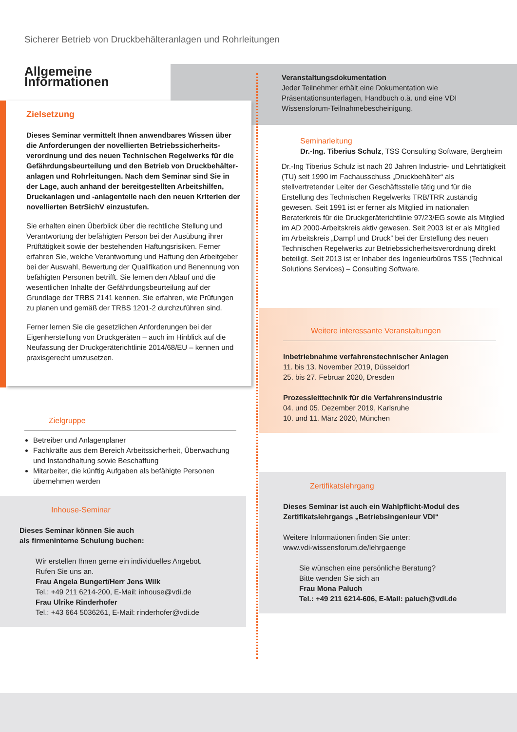Sicherer Betrieb von Druckbehälteranlagen und Rohrleitungen
Allgemeine Informationen
Zielsetzung
Dieses Seminar vermittelt Ihnen anwendbares Wissen über die Anforderungen der novellierten Betriebssicherheits-verordnung und des neuen Technischen Regelwerks für die Gefährdungsbeurteilung und den Betrieb von Druckbehälter-anlagen und Rohrleitungen. Nach dem Seminar sind Sie in der Lage, auch anhand der bereitgestellten Arbeitshilfen, Druckanlagen und -anlagenteile nach den neuen Kriterien der novellierten BetrSichV einzustufen.
Sie erhalten einen Überblick über die rechtliche Stellung und Verantwortung der befähigten Person bei der Ausübung ihrer Prüftätigkeit sowie der bestehenden Haftungsrisiken. Ferner erfahren Sie, welche Verantwortung und Haftung den Arbeitgeber bei der Auswahl, Bewertung der Qualifikation und Benennung von befähigten Personen betrifft. Sie lernen den Ablauf und die wesentlichen Inhalte der Gefährdungsbeurteilung auf der Grundlage der TRBS 2141 kennen. Sie erfahren, wie Prüfungen zu planen und gemäß der TRBS 1201-2 durchzuführen sind.
Ferner lernen Sie die gesetzlichen Anforderungen bei der Eigenherstellung von Druckgeräten – auch im Hinblick auf die Neufassung der Druckgeräterichtlinie 2014/68/EU – kennen und praxisgerecht umzusetzen.
Zielgruppe
Betreiber und Anlagenplaner
Fachkräfte aus dem Bereich Arbeitssicherheit, Überwachung und Instandhaltung sowie Beschaffung
Mitarbeiter, die künftig Aufgaben als befähigte Personen übernehmen werden
Inhouse-Seminar
Dieses Seminar können Sie auch
als firmeninterne Schulung buchen:
Wir erstellen Ihnen gerne ein individuelles Angebot.
Rufen Sie uns an.
Frau Angela Bungert/Herr Jens Wilk
Tel.: +49 211 6214-200, E-Mail: inhouse@vdi.de
Frau Ulrike Rinderhofer
Tel.: +43 664 5036261, E-Mail: rinderhofer@vdi.de
Veranstaltungsdokumentation
Jeder Teilnehmer erhält eine Dokumentation wie Präsentationsunterlagen, Handbuch o.ä. und eine VDI Wissensforum-Teilnahmebescheinigung.
Seminarleitung
Dr.-Ing. Tiberius Schulz, TSS Consulting Software, Bergheim
Dr.-Ing Tiberius Schulz ist nach 20 Jahren Industrie- und Lehrtätigkeit (TU) seit 1990 im Fachausschuss „Druckbehälter“ als stellvertretender Leiter der Geschäftsstelle tätig und für die Erstellung des Technischen Regelwerks TRB/TRR zuständig gewesen. Seit 1991 ist er ferner als Mitglied im nationalen Beraterkreis für die Druckgeräterichtlinie 97/23/EG sowie als Mitglied im AD 2000-Arbeitskreis aktiv gewesen. Seit 2003 ist er als Mitglied im Arbeitskreis „Dampf und Druck“ bei der Erstellung des neuen Technischen Regelwerks zur Betriebssicherheitsverordnung direkt beteiligt. Seit 2013 ist er Inhaber des Ingenieurbüros TSS (Technical Solutions Services) – Consulting Software.
Weitere interessante Veranstaltungen
Inbetriebnahme verfahrenstechnischer Anlagen
11. bis 13. November 2019, Düsseldorf
25. bis 27. Februar 2020, Dresden
Prozessleittechnik für die Verfahrensindustrie
04. und 05. Dezember 2019, Karlsruhe
10. und 11. März 2020, München
Zertifikatslehrgang
Dieses Seminar ist auch ein Wahlpflicht-Modul des Zertifikatslehrgangs „Betriebsingenieur VDI“
Weitere Informationen finden Sie unter:
www.vdi-wissensforum.de/lehrgaenge
Sie wünschen eine persönliche Beratung?
Bitte wenden Sie sich an
Frau Mona Paluch
Tel.: +49 211 6214-606, E-Mail: paluch@vdi.de